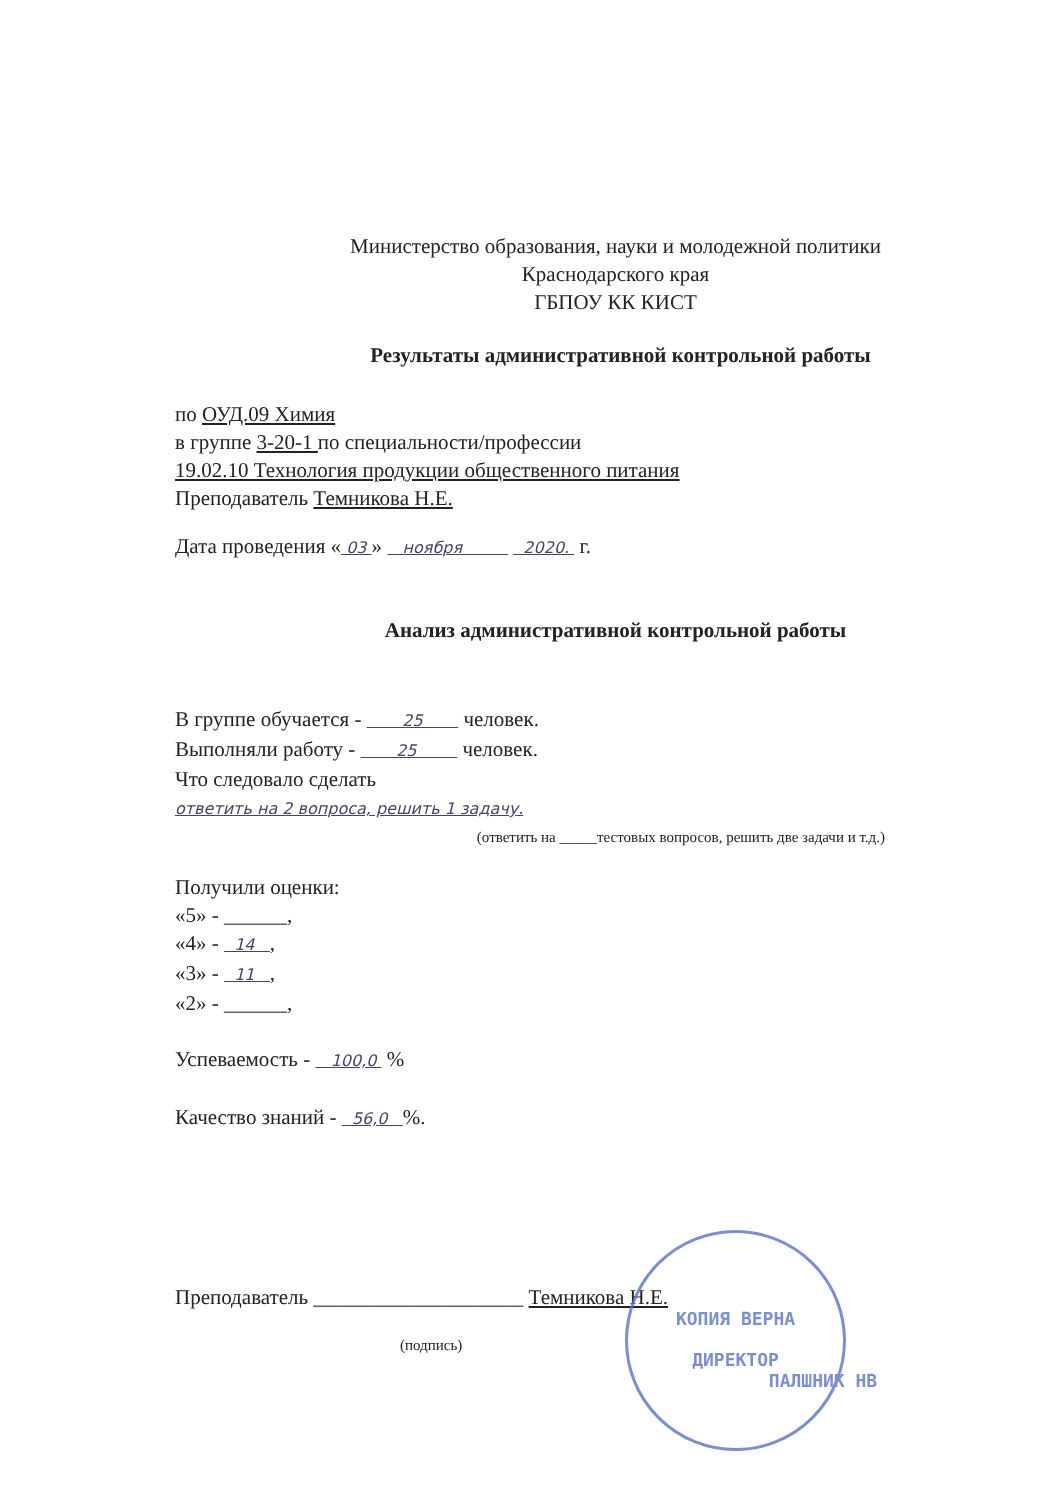Министерство образования, науки и молодежной политики
Краснодарского края
ГБПОУ КК КИСТ
Результаты административной контрольной работы
по ОУД.09 Химия
в группе 3-20-1 по специальности/профессии
19.02.10 Технология продукции общественного питания
Преподаватель Темникова Н.Е.
Дата проведения « 03 » ноября 2020. г.
Анализ административной контрольной работы
В группе обучается - 25 человек.
Выполняли работу - 25 человек.
Что следовало сделать
ответить на 2 вопроса, решить 1 задачу.
(ответить на _____тестовых вопросов, решить две задачи и т.д.)
Получили оценки:
«5» - ______,
«4» - 14 ,
«3» - 11 ,
«2» - ______,
Успеваемость - 100,0 %
Качество знаний - 56,0 %.
Преподаватель ____________________ Темникова Н.Е.
(подпись)
КОПИЯ ВЕРНА
ДИРЕКТОР
ПАЛШНИК НВ